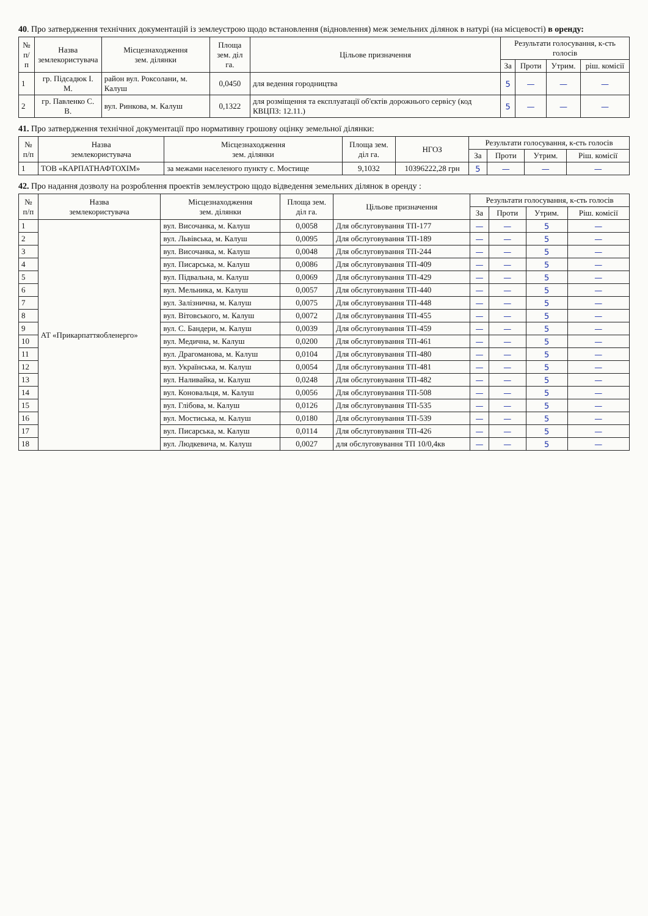40. Про затвердження технічних документацій із землеустрою щодо встановлення (відновлення) меж земельних ділянок в натурі (на місцевості) в оренду:
| № п/п | Назва землекористувача | Місцезнаходження зем. ділянки | Площа зем. діл га. | Цільове призначення | Результати голосування, к-сть голосів | | | |
| --- | --- | --- | --- | --- | --- | --- | --- | --- |
| | | | | | За | Проти | Утрим. | ріш. комісії |
| 1 | гр. Підсадюк І. М. | район вул. Роксолани, м. Калуш | 0,0450 | для ведення городництва | 5 | — | — | — |
| 2 | гр. Павленко С. В. | вул. Ринкова, м. Калуш | 0,1322 | для розміщення та експлуатації об'єктів дорожнього сервісу (код КВЦПЗ: 12.11.) | 5 | — | — | — |
41. Про затвердження технічної документації про нормативну грошову оцінку земельної ділянки:
| № п/п | Назва землекористувача | Місцезнаходження зем. ділянки | Площа зем. діл га. | НГОЗ | Результати голосування, к-сть голосів | | | |
| --- | --- | --- | --- | --- | --- | --- | --- | --- |
| | | | | | За | Проти | Утрим. | Ріш. комісії |
| 1 | ТОВ «КАРПАТНАФТОХІМ» | за межами населеного пункту с. Мостище | 9,1032 | 10396222,28 грн | 5 | — | — | — |
42. Про надання дозволу на розроблення проектів землеустрою щодо відведення земельних ділянок в оренду :
| № п/п | Назва землекористувача | Місцезнаходження зем. ділянки | Площа зем. діл га. | Цільове призначення | Результати голосування, к-сть голосів | | | |
| --- | --- | --- | --- | --- | --- | --- | --- | --- |
| | | | | | За | Проти | Утрим. | Ріш. комісії |
| 1 | АТ «Прикарпаттяобленерго» | вул. Височанка, м. Калуш | 0,0058 | Для обслуговування ТП-177 | — | — | 5 | — |
| 2 | | вул. Львівська, м. Калуш | 0,0095 | Для обслуговування ТП-189 | — | — | 5 | — |
| 3 | | вул. Височанка, м. Калуш | 0,0048 | Для обслуговування ТП-244 | — | — | 5 | — |
| 4 | | вул. Писарська, м. Калуш | 0,0086 | Для обслуговування ТП-409 | — | — | 5 | — |
| 5 | | вул. Підвальна, м. Калуш | 0,0069 | Для обслуговування ТП-429 | — | — | 5 | — |
| 6 | | вул. Мельника, м. Калуш | 0,0057 | Для обслуговування ТП-440 | — | — | 5 | — |
| 7 | | вул. Залізнична, м. Калуш | 0,0075 | Для обслуговування ТП-448 | — | — | 5 | — |
| 8 | | вул. Вітовського, м. Калуш | 0,0072 | Для обслуговування ТП-455 | — | — | 5 | — |
| 9 | | вул. С. Бандери, м. Калуш | 0,0039 | Для обслуговування ТП-459 | — | — | 5 | — |
| 10 | | вул. Медична, м. Калуш | 0,0200 | Для обслуговування ТП-461 | — | — | 5 | — |
| 11 | | вул. Драгоманова, м. Калуш | 0,0104 | Для обслуговування ТП-480 | — | — | 5 | — |
| 12 | | вул. Українська, м. Калуш | 0,0054 | Для обслуговування ТП-481 | — | — | 5 | — |
| 13 | | вул. Наливайка, м. Калуш | 0,0248 | Для обслуговування ТП-482 | — | — | 5 | — |
| 14 | | вул. Коновальця, м. Калуш | 0,0056 | Для обслуговування ТП-508 | — | — | 5 | — |
| 15 | | вул. Глібова, м. Калуш | 0,0126 | Для обслуговування ТП-535 | — | — | 5 | — |
| 16 | | вул. Мостиська, м. Калуш | 0,0180 | Для обслуговування ТП-539 | — | — | 5 | — |
| 17 | | вул. Писарська, м. Калуш | 0,0114 | Для обслуговування ТП-426 | — | — | 5 | — |
| 18 | | вул. Людкевича, м. Калуш | 0,0027 | для обслуговування ТП 10/0,4кв | — | — | 5 | — |